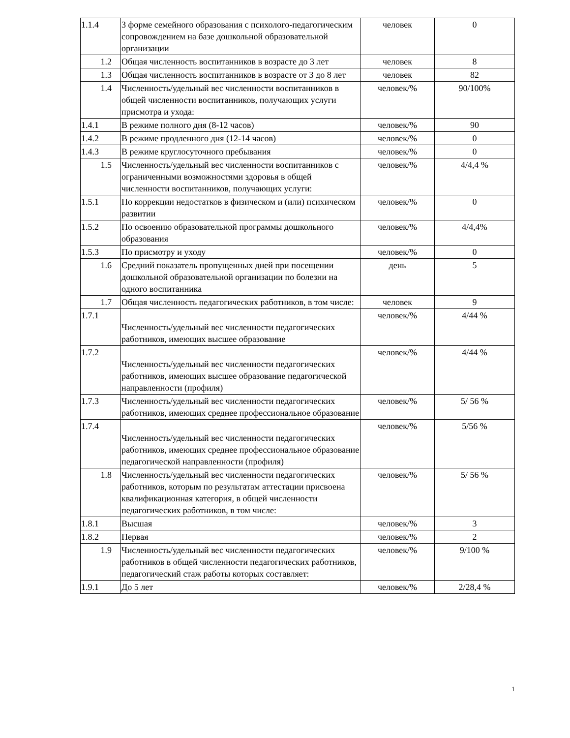| 1.1.4 | 3 форме семейного образования с психолого-педагогическим сопровождением на базе дошкольной образовательной организации | человек | 0 |
| 1.2 | Общая численность воспитанников в возрасте до 3 лет | человек | 8 |
| 1.3 | Общая численность воспитанников в возрасте от 3 до 8 лет | человек | 82 |
| 1.4 | Численность/удельный вес численности воспитанников в общей численности воспитанников, получающих услуги присмотра и ухода: | человек/% | 90/100% |
| 1.4.1 | В режиме полного дня (8-12 часов) | человек/% | 90 |
| 1.4.2 | В режиме продленного дня (12-14 часов) | человек/% | 0 |
| 1.4.3 | В режиме круглосуточного пребывания | человек/% | 0 |
| 1.5 | Численность/удельный вес численности воспитанников с ограниченными возможностями здоровья в общей численности воспитанников, получающих услуги: | человек/% | 4/4,4 % |
| 1.5.1 | По коррекции недостатков в физическом и (или) психическом развитии | человек/% | 0 |
| 1.5.2 | По освоению образовательной программы дошкольного образования | человек/% | 4/4,4% |
| 1.5.3 | По присмотру и уходу | человек/% | 0 |
| 1.6 | Средний показатель пропущенных дней при посещении дошкольной образовательной организации по болезни на одного воспитанника | день | 5 |
| 1.7 | Общая численность педагогических работников, в том числе: | человек | 9 |
| 1.7.1 | Численность/удельный вес численности педагогических работников, имеющих высшее образование | человек/% | 4/44 % |
| 1.7.2 | Численность/удельный вес численности педагогических работников, имеющих высшее образование педагогической направленности (профиля) | человек/% | 4/44 % |
| 1.7.3 | Численность/удельный вес численности педагогических работников, имеющих среднее профессиональное образование | человек/% | 5/ 56 % |
| 1.7.4 | Численность/удельный вес численности педагогических работников, имеющих среднее профессиональное образование педагогической направленности (профиля) | человек/% | 5/56 % |
| 1.8 | Численность/удельный вес численности педагогических работников, которым по результатам аттестации присвоена квалификационная категория, в общей численности педагогических работников, в том числе: | человек/% | 5/ 56 % |
| 1.8.1 | Высшая | человек/% | 3 |
| 1.8.2 | Первая | человек/% | 2 |
| 1.9 | Численность/удельный вес численности педагогических работников в общей численности педагогических работников, педагогический стаж работы которых составляет: | человек/% | 9/100 % |
| 1.9.1 | До 5 лет | человек/% | 2/28,4 % |
1